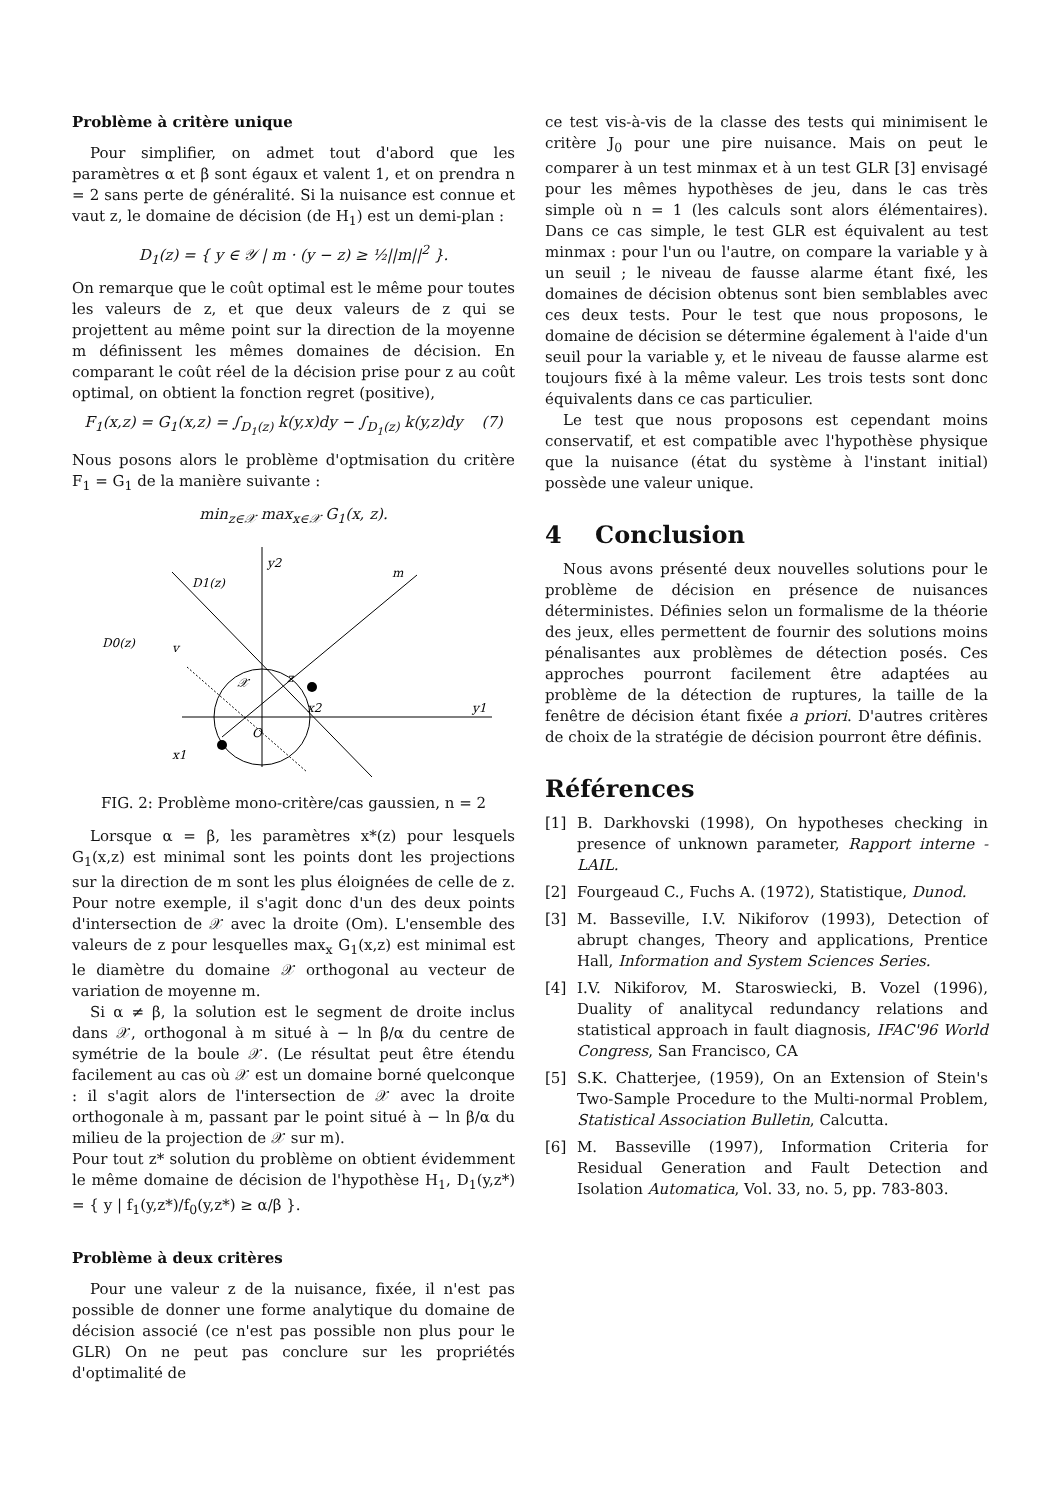Problème à critère unique
Pour simplifier, on admet tout d'abord que les paramètres α et β sont égaux et valent 1, et on prendra n = 2 sans perte de généralité. Si la nuisance est connue et vaut z, le domaine de décision (de H<sub>1</sub>) est un demi-plan :
D<sub>1</sub>(z) = { y ∈ 𝒴 | m · (y − z) ≥ ½||m||<sup>2</sup> }.
On remarque que le coût optimal est le même pour toutes les valeurs de z, et que deux valeurs de z qui se projettent au même point sur la direction de la moyenne m définissent les mêmes domaines de décision. En comparant le coût réel de la décision prise pour z au coût optimal, on obtient la fonction regret (positive),
F<sub>1</sub>(x,z) = G<sub>1</sub>(x,z) = ∫<sub>D<sub>1</sub>(z)</sub> k(y,x)dy − ∫<sub>D<sub>1</sub>(z)</sub> k(y,z)dy (7)
Nous posons alors le problème d'optmisation du critère F<sub>1</sub> = G<sub>1</sub> de la manière suivante :
min<sub>z∈𝒳</sub> max<sub>x∈𝒳</sub> G<sub>1</sub>(x, z).
y2
D1(z)
m
D0(z)
v
𝒳
z
x2
y1
O
x1
FIG. 2: Problème mono-critère/cas gaussien, n = 2
Lorsque α = β, les paramètres x*(z) pour lesquels G<sub>1</sub>(x,z) est minimal sont les points dont les projections sur la direction de m sont les plus éloignées de celle de z. Pour notre exemple, il s'agit donc d'un des deux points d'intersection de 𝒳 avec la droite (Om). L'ensemble des valeurs de z pour lesquelles max<sub>x</sub> G<sub>1</sub>(x,z) est minimal est le diamètre du domaine 𝒳 orthogonal au vecteur de variation de moyenne m.
Si α ≠ β, la solution est le segment de droite inclus dans 𝒳, orthogonal à m situé à − ln β/α du centre de symétrie de la boule 𝒳. (Le résultat peut être étendu facilement au cas où 𝒳 est un domaine borné quelconque : il s'agit alors de l'intersection de 𝒳 avec la droite orthogonale à m, passant par le point situé à − ln β/α du milieu de la projection de 𝒳 sur m).
Pour tout z* solution du problème on obtient évidemment le même domaine de décision de l'hypothèse H<sub>1</sub>, D<sub>1</sub>(y,z*) = { y | f<sub>1</sub>(y,z*)/f<sub>0</sub>(y,z*) ≥ α/β }.
Problème à deux critères
Pour une valeur z de la nuisance, fixée, il n'est pas possible de donner une forme analytique du domaine de décision associé (ce n'est pas possible non plus pour le GLR) On ne peut pas conclure sur les propriétés d'optimalité de
ce test vis-à-vis de la classe des tests qui minimisent le critère J<sub>0</sub> pour une pire nuisance. Mais on peut le comparer à un test minmax et à un test GLR [3] envisagé pour les mêmes hypothèses de jeu, dans le cas très simple où n = 1 (les calculs sont alors élémentaires). Dans ce cas simple, le test GLR est équivalent au test minmax : pour l'un ou l'autre, on compare la variable y à un seuil ; le niveau de fausse alarme étant fixé, les domaines de décision obtenus sont bien semblables avec ces deux tests. Pour le test que nous proposons, le domaine de décision se détermine également à l'aide d'un seuil pour la variable y, et le niveau de fausse alarme est toujours fixé à la même valeur. Les trois tests sont donc équivalents dans ce cas particulier.
Le test que nous proposons est cependant moins conservatif, et est compatible avec l'hypothèse physique que la nuisance (état du système à l'instant initial) possède une valeur unique.
4 Conclusion
Nous avons présenté deux nouvelles solutions pour le problème de décision en présence de nuisances déterministes. Définies selon un formalisme de la théorie des jeux, elles permettent de fournir des solutions moins pénalisantes aux problèmes de détection posés. Ces approches pourront facilement être adaptées au problème de la détection de ruptures, la taille de la fenêtre de décision étant fixée a priori. D'autres critères de choix de la stratégie de décision pourront être définis.
Références
[1] B. Darkhovski (1998), On hypotheses checking in presence of unknown parameter, Rapport interne - LAIL.
[2] Fourgeaud C., Fuchs A. (1972), Statistique, Dunod.
[3] M. Basseville, I.V. Nikiforov (1993), Detection of abrupt changes, Theory and applications, Prentice Hall, Information and System Sciences Series.
[4] I.V. Nikiforov, M. Staroswiecki, B. Vozel (1996), Duality of analitycal redundancy relations and statistical approach in fault diagnosis, IFAC'96 World Congress, San Francisco, CA
[5] S.K. Chatterjee, (1959), On an Extension of Stein's Two-Sample Procedure to the Multi-normal Problem, Statistical Association Bulletin, Calcutta.
[6] M. Basseville (1997), Information Criteria for Residual Generation and Fault Detection and Isolation Automatica, Vol. 33, no. 5, pp. 783-803.